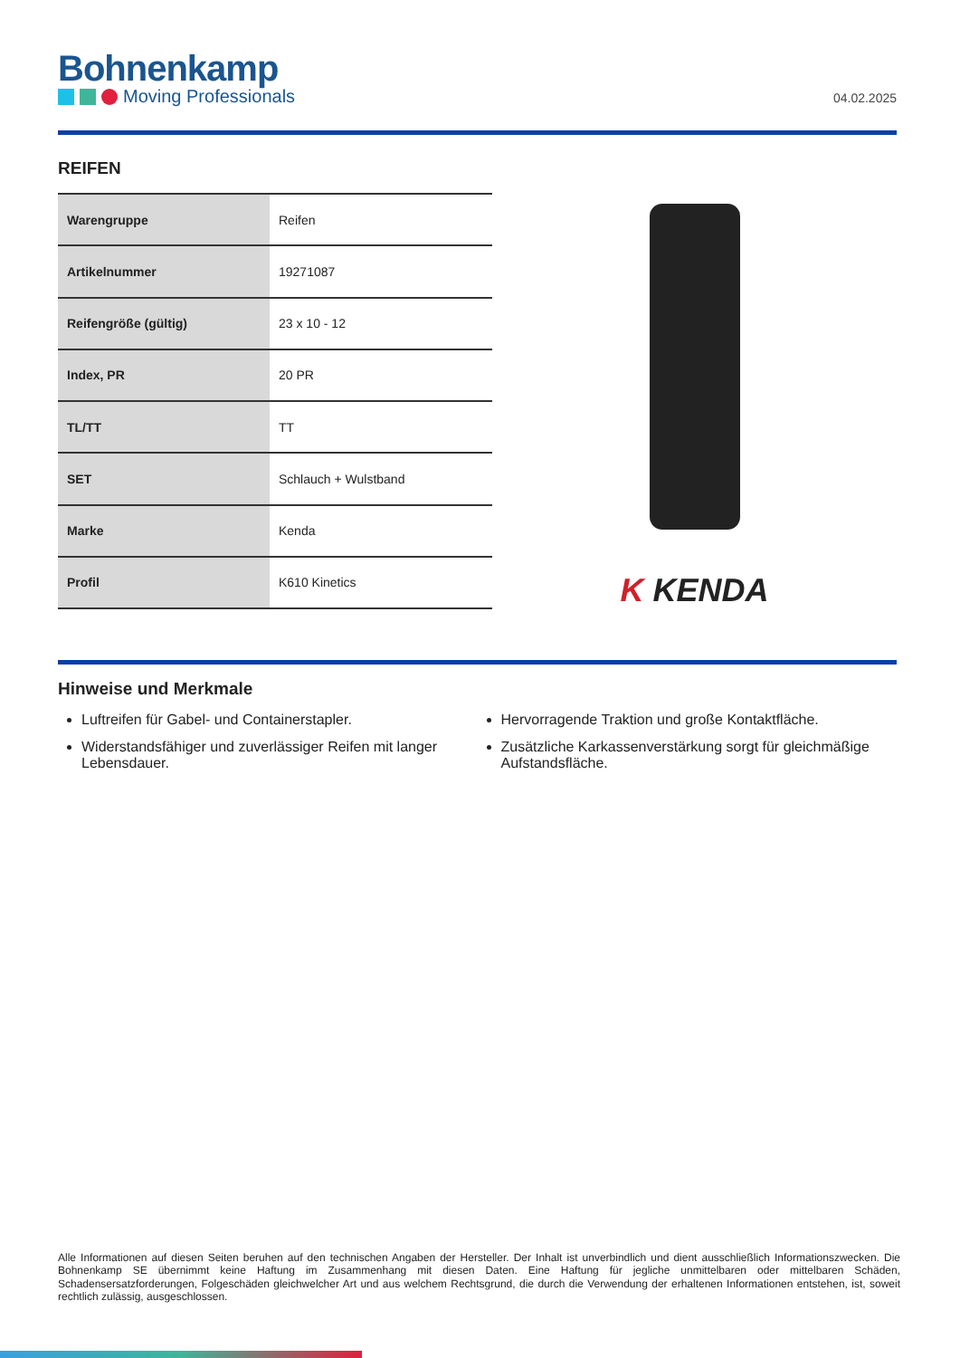Bohnenkamp
Moving Professionals
04.02.2025
REIFEN
| Warengruppe | Reifen |
| Artikelnummer | 19271087 |
| Reifengröße (gültig) | 23 x 10 - 12 |
| Index, PR | 20 PR |
| TL/TT | TT |
| SET | Schlauch + Wulstband |
| Marke | Kenda |
| Profil | K610 Kinetics |
K KENDA
Hinweise und Merkmale
Luftreifen für Gabel- und Containerstapler.
Widerstandsfähiger und zuverlässiger Reifen mit langer Lebensdauer.
Hervorragende Traktion und große Kontaktfläche.
Zusätzliche Karkassenverstärkung sorgt für gleichmäßige Aufstandsfläche.
Alle Informationen auf diesen Seiten beruhen auf den technischen Angaben der Hersteller. Der Inhalt ist unverbindlich und dient ausschließlich Informationszwecken. Die Bohnenkamp SE übernimmt keine Haftung im Zusammenhang mit diesen Daten. Eine Haftung für jegliche unmittelbaren oder mittelbaren Schäden, Schadensersatzforderungen, Folgeschäden gleichwelcher Art und aus welchem Rechtsgrund, die durch die Verwendung der erhaltenen Informationen entstehen, ist, soweit rechtlich zulässig, ausgeschlossen.